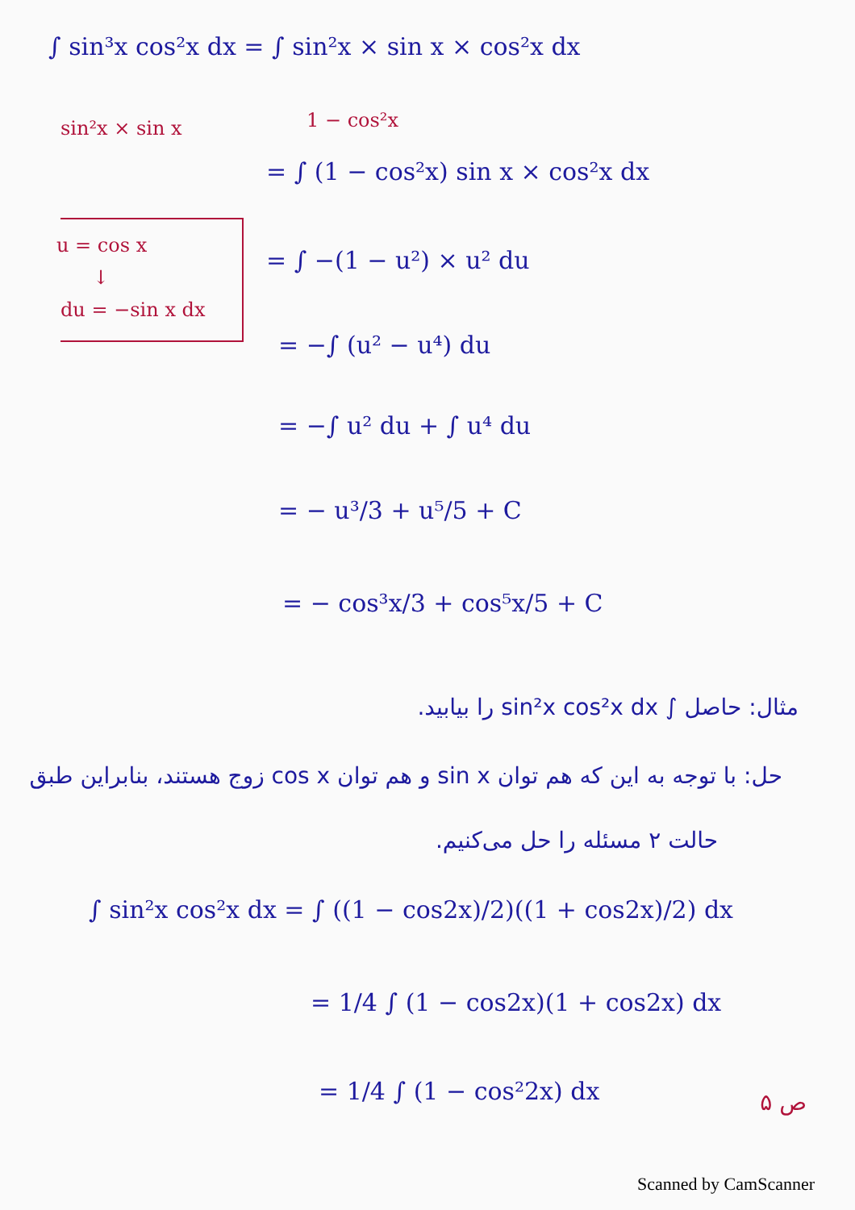∫ sin³x cos²x dx = ∫ sin²x × sin x × cos²x dx
sin²x × sin x 1 − cos²x
= ∫ (1 − cos²x) sin x × cos²x dx
u = cos x
↓
du = −sin x dx
= ∫ −(1 − u²) × u² du
= −∫ (u² − u⁴) du
= −∫ u² du + ∫ u⁴ du
= − u³/3 + u⁵/5 + C
= − cos³x/3 + cos⁵x/5 + C
مثال: حاصل ∫ sin²x cos²x dx را بیابید.
حل: با توجه به این که هم توان sin x و هم توان cos x زوج هستند، بنابراین طبق
حالت ۲ مسئله را حل می‌کنیم.
∫ sin²x cos²x dx = ∫ ((1 − cos2x)/2)((1 + cos2x)/2) dx
= 1/4 ∫ (1 − cos2x)(1 + cos2x) dx
= 1/4 ∫ (1 − cos²2x) dx ص ۵
Scanned by CamScanner